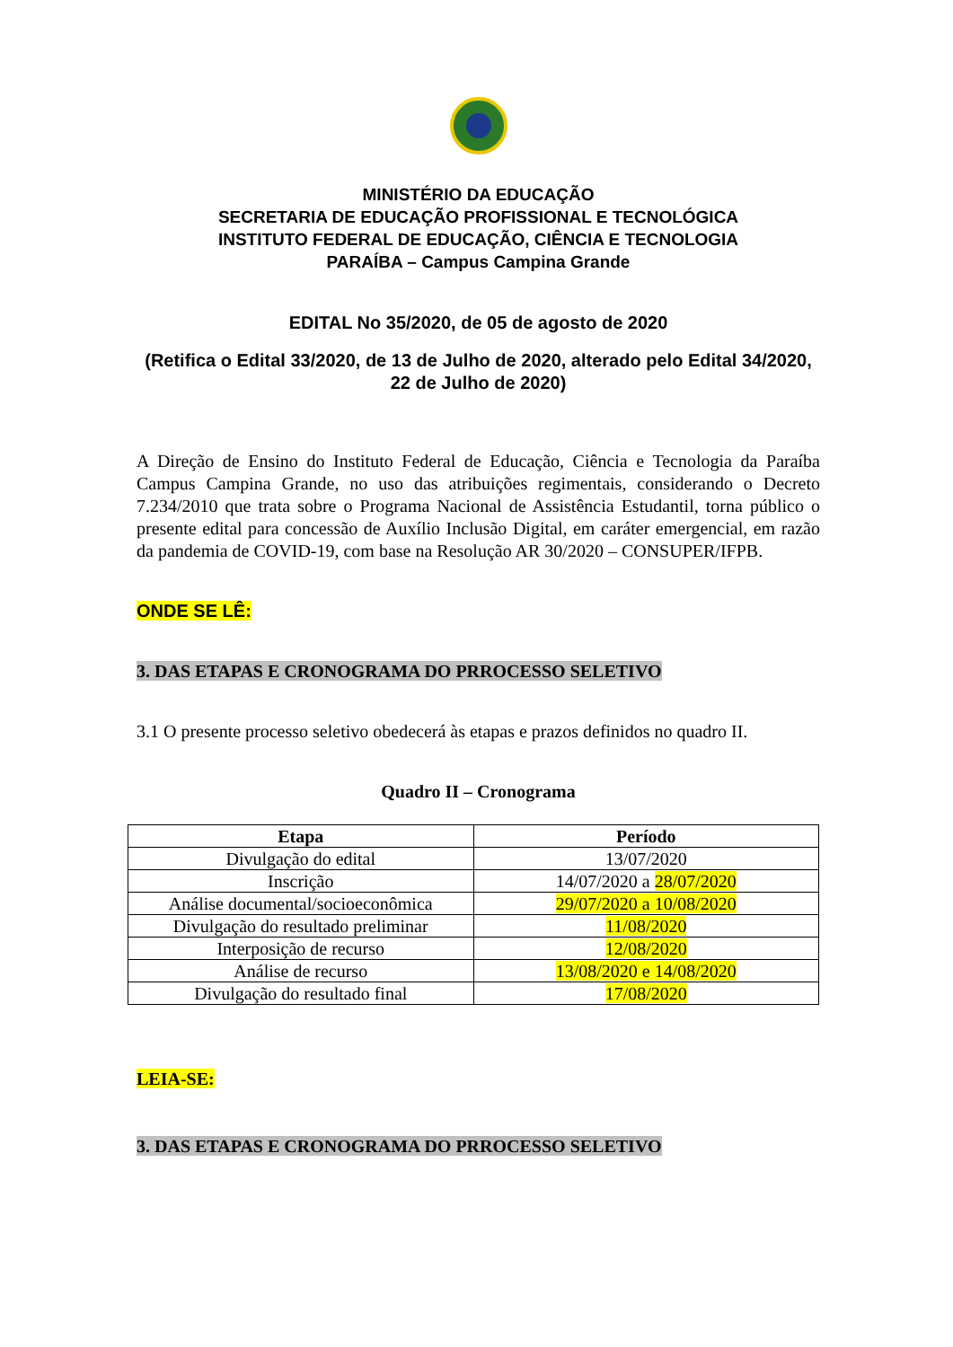MINISTÉRIO DA EDUCAÇÃO
SECRETARIA DE EDUCAÇÃO PROFISSIONAL E TECNOLÓGICA
INSTITUTO FEDERAL DE EDUCAÇÃO, CIÊNCIA E TECNOLOGIA
PARAÍBA – Campus Campina Grande
EDITAL No 35/2020, de 05 de agosto de 2020
(Retifica o Edital 33/2020, de 13 de Julho de 2020, alterado pelo Edital 34/2020, 22 de Julho de 2020)
A Direção de Ensino do Instituto Federal de Educação, Ciência e Tecnologia da Paraíba Campus Campina Grande, no uso das atribuições regimentais, considerando o Decreto 7.234/2010 que trata sobre o Programa Nacional de Assistência Estudantil, torna público o presente edital para concessão de Auxílio Inclusão Digital, em caráter emergencial, em razão da pandemia de COVID-19, com base na Resolução AR 30/2020 – CONSUPER/IFPB.
ONDE SE LÊ:
3. DAS ETAPAS E CRONOGRAMA DO PRROCESSO SELETIVO
3.1 O presente processo seletivo obedecerá às etapas e prazos definidos no quadro II.
Quadro II – Cronograma
| Etapa | Período |
| --- | --- |
| Divulgação do edital | 13/07/2020 |
| Inscrição | 14/07/2020 a 28/07/2020 |
| Análise documental/socioeconômica | 29/07/2020 a 10/08/2020 |
| Divulgação do resultado preliminar | 11/08/2020 |
| Interposição de recurso | 12/08/2020 |
| Análise de recurso | 13/08/2020 e 14/08/2020 |
| Divulgação do resultado final | 17/08/2020 |
LEIA-SE:
3. DAS ETAPAS E CRONOGRAMA DO PRROCESSO SELETIVO